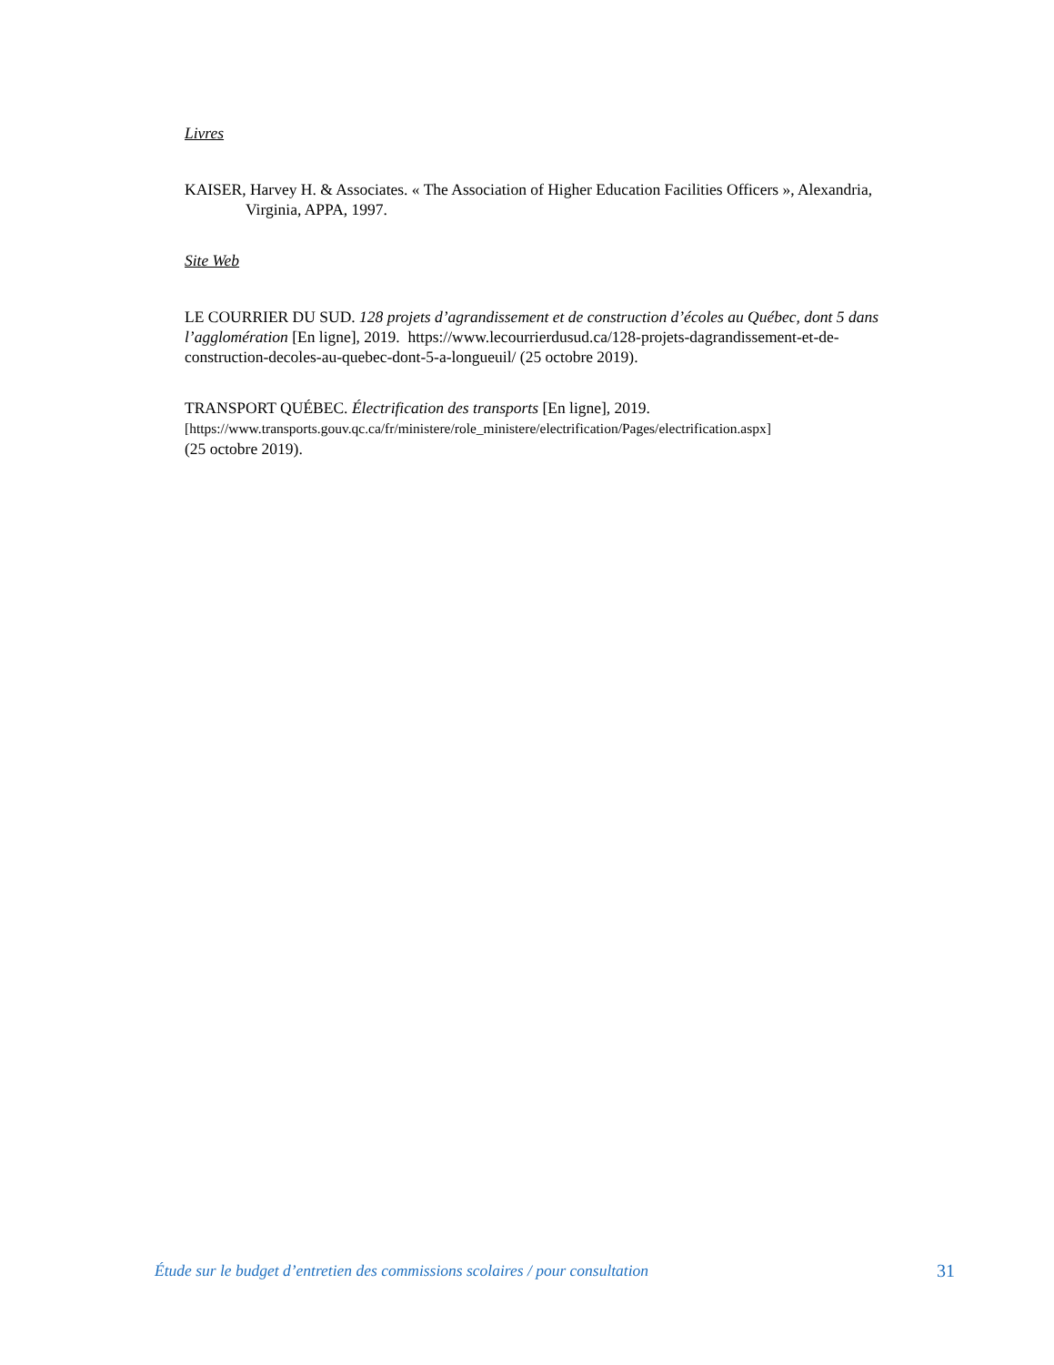Livres
KAISER, Harvey H. & Associates. « The Association of Higher Education Facilities Officers », Alexandria, Virginia, APPA, 1997.
Site Web
LE COURRIER DU SUD. 128 projets d’agrandissement et de construction d’écoles au Québec, dont 5 dans l’agglomération [En ligne], 2019. https://www.lecourrierdusud.ca/128-projets-dagrandissement-et-de-construction-decoles-au-quebec-dont-5-a-longueuil/ (25 octobre 2019).
TRANSPORT QUÉBEC. Électrification des transports [En ligne], 2019.
[https://www.transports.gouv.qc.ca/fr/ministere/role_ministere/electrification/Pages/electrification.aspx]
(25 octobre 2019).
Étude sur le budget d’entretien des commissions scolaires / pour consultation 31